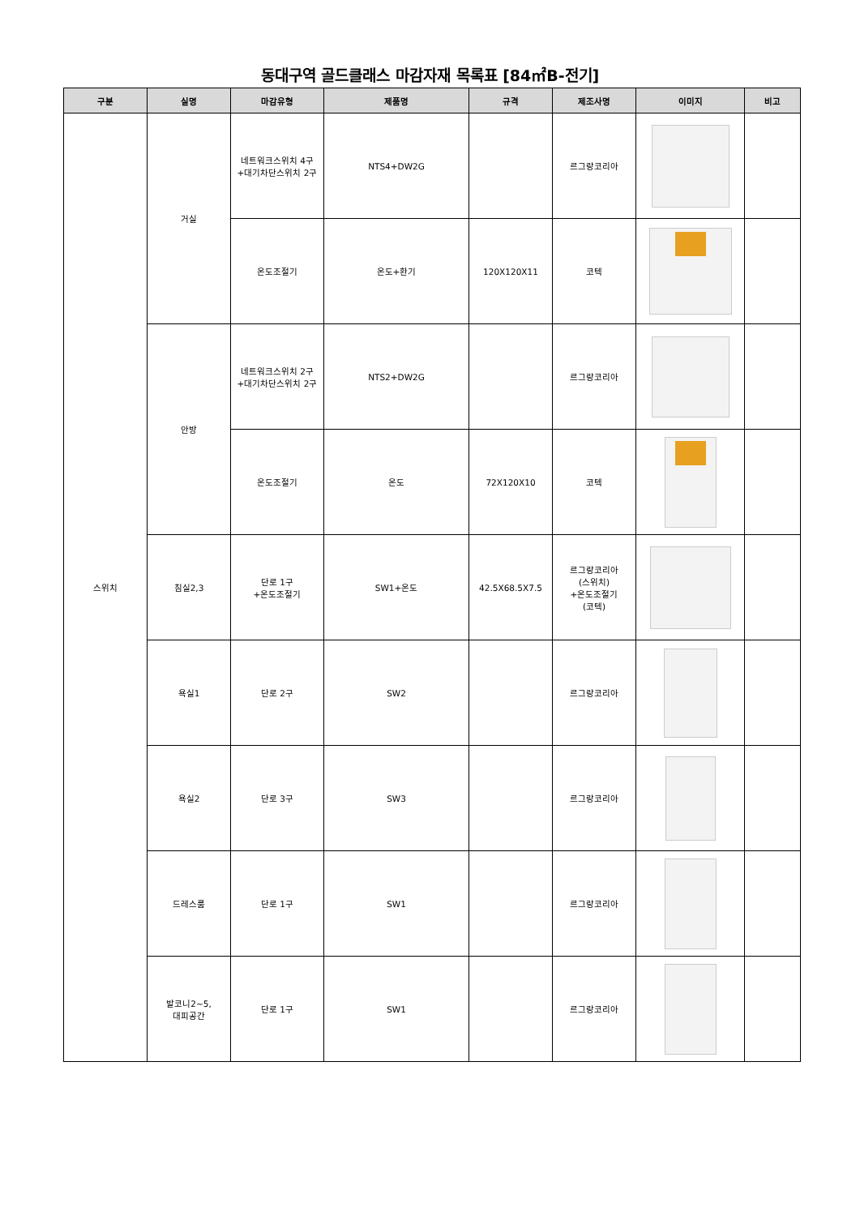동대구역 골드클래스 마감자재 목록표 [84㎡B-전기]
| 구분 | 실명 | 마감유형 | 제품명 | 규격 | 제조사명 | 이미지 | 비고 |
| --- | --- | --- | --- | --- | --- | --- | --- |
| 스위치 | 거실 | 네트워크스위치 4구 +대기차단스위치 2구 | NTS4+DW2G | | 르그랑코리아 | | |
| | | 온도조절기 | 온도+환기 | 120X120X11 | 코텍 | | |
| | 안방 | 네트워크스위치 2구 +대기차단스위치 2구 | NTS2+DW2G | | 르그랑코리아 | | |
| | | 온도조절기 | 온도 | 72X120X10 | 코텍 | | |
| | 침실2,3 | 단로 1구 +온도조절기 | SW1+온도 | 42.5X68.5X7.5 | 르그랑코리아 (스위치) +온도조절기 (코텍) | | |
| | 욕실1 | 단로 2구 | SW2 | | 르그랑코리아 | | |
| | 욕실2 | 단로 3구 | SW3 | | 르그랑코리아 | | |
| | 드레스룸 | 단로 1구 | SW1 | | 르그랑코리아 | | |
| | 발코니2~5, 대피공간 | 단로 1구 | SW1 | | 르그랑코리아 | | |